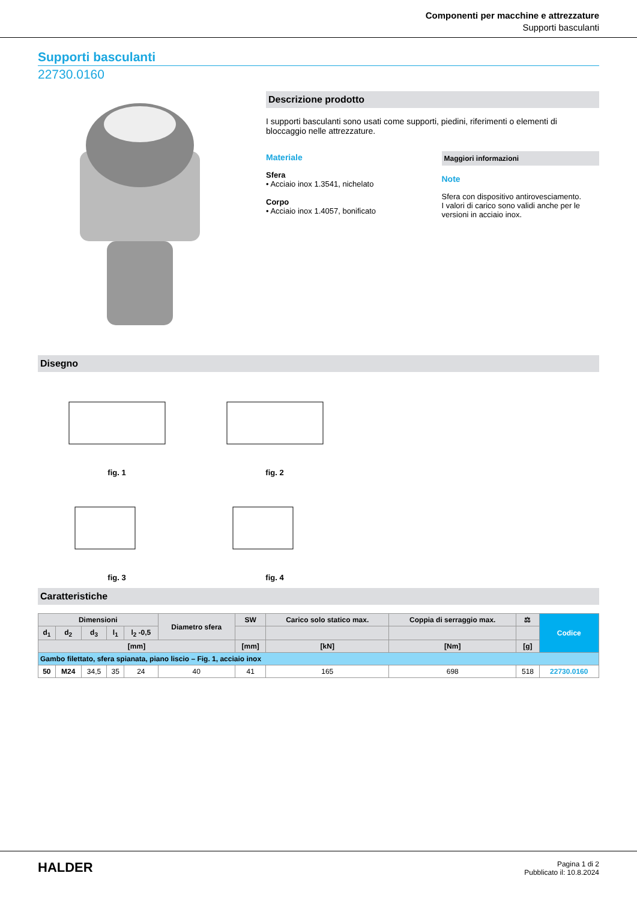Componenti per macchine e attrezzature
Supporti basculanti
Supporti basculanti
22730.0160
Descrizione prodotto
I supporti basculanti sono usati come supporti, piedini, riferimenti o elementi di bloccaggio nelle attrezzature.
Materiale
Sfera
• Acciaio inox 1.3541, nichelato
Corpo
• Acciaio inox 1.4057, bonificato
Maggiori informazioni
Note
Sfera con dispositivo antirovesciamento.
I valori di carico sono validi anche per le versioni in acciaio inox.
Disegno
fig. 1
fig. 2
fig. 3
fig. 4
Caratteristiche
| Dimensioni | | | | | Diametro sfera | SW | Carico solo statico max. | Coppia di serraggio max. | ⚖ | Codice |
| --- | --- | --- | --- | --- | --- | --- | --- | --- | --- | --- |
| d<sub>1</sub> | d<sub>2</sub> | d<sub>3</sub> | l<sub>1</sub> | l<sub>2</sub> -0,5 | | | | | | |
| [mm] | | | | | | [mm] | [kN] | [Nm] | [g] | |
| Gambo filettato, sfera spianata, piano liscio – Fig. 1, acciaio inox | | | | | | | | | | |
| 50 | M24 | 34,5 | 35 | 24 | 40 | 41 | 165 | 698 | 518 | 22730.0160 |
HALDER
Pagina 1 di 2
Pubblicato il: 10.8.2024